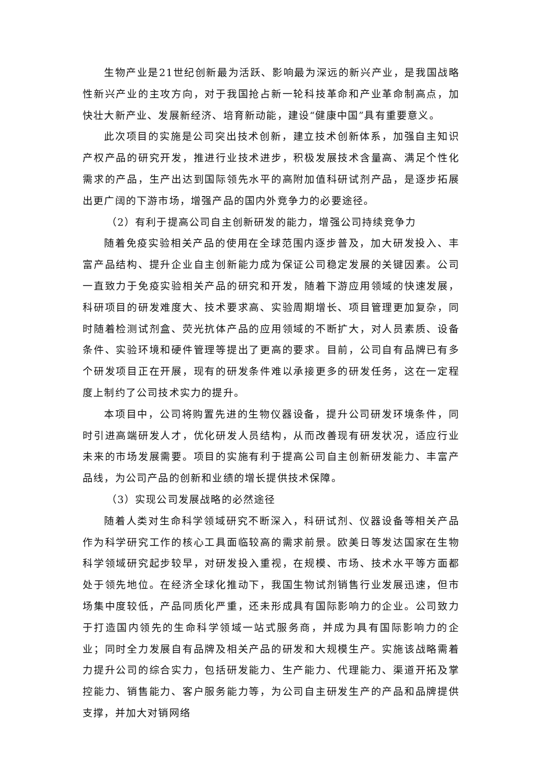生物产业是21世纪创新最为活跃、影响最为深远的新兴产业，是我国战略性新兴产业的主攻方向，对于我国抢占新一轮科技革命和产业革命制高点，加快壮大新产业、发展新经济、培育新动能，建设“健康中国”具有重要意义。
此次项目的实施是公司突出技术创新，建立技术创新体系，加强自主知识产权产品的研究开发，推进行业技术进步，积极发展技术含量高、满足个性化需求的产品，生产出达到国际领先水平的高附加值科研试剂产品，是逐步拓展出更广阔的下游市场，增强产品的国内外竞争力的必要途径。
（2）有利于提高公司自主创新研发的能力，增强公司持续竞争力
随着免疫实验相关产品的使用在全球范围内逐步普及，加大研发投入、丰富产品结构、提升企业自主创新能力成为保证公司稳定发展的关键因素。公司一直致力于免疫实验相关产品的研究和开发，随着下游应用领域的快速发展，科研项目的研发难度大、技术要求高、实验周期增长、项目管理更加复杂，同时随着检测试剂盒、荧光抗体产品的应用领域的不断扩大，对人员素质、设备条件、实验环境和硬件管理等提出了更高的要求。目前，公司自有品牌已有多个研发项目正在开展，现有的研发条件难以承接更多的研发任务，这在一定程度上制约了公司技术实力的提升。
本项目中，公司将购置先进的生物仪器设备，提升公司研发环境条件，同时引进高端研发人才，优化研发人员结构，从而改善现有研发状况，适应行业未来的市场发展需要。项目的实施有利于提高公司自主创新研发能力、丰富产品线，为公司产品的创新和业绩的增长提供技术保障。
（3）实现公司发展战略的必然途径
随着人类对生命科学领域研究不断深入，科研试剂、仪器设备等相关产品作为科学研究工作的核心工具面临较高的需求前景。欧美日等发达国家在生物科学领域研究起步较早，对研发投入重视，在规模、市场、技术水平等方面都处于领先地位。在经济全球化推动下，我国生物试剂销售行业发展迅速，但市场集中度较低，产品同质化严重，还未形成具有国际影响力的企业。公司致力于打造国内领先的生命科学领域一站式服务商，并成为具有国际影响力的企业；同时全力发展自有品牌及相关产品的研发和大规模生产。实施该战略需着力提升公司的综合实力，包括研发能力、生产能力、代理能力、渠道开拓及掌控能力、销售能力、客户服务能力等，为公司自主研发生产的产品和品牌提供支撑，并加大对销网络